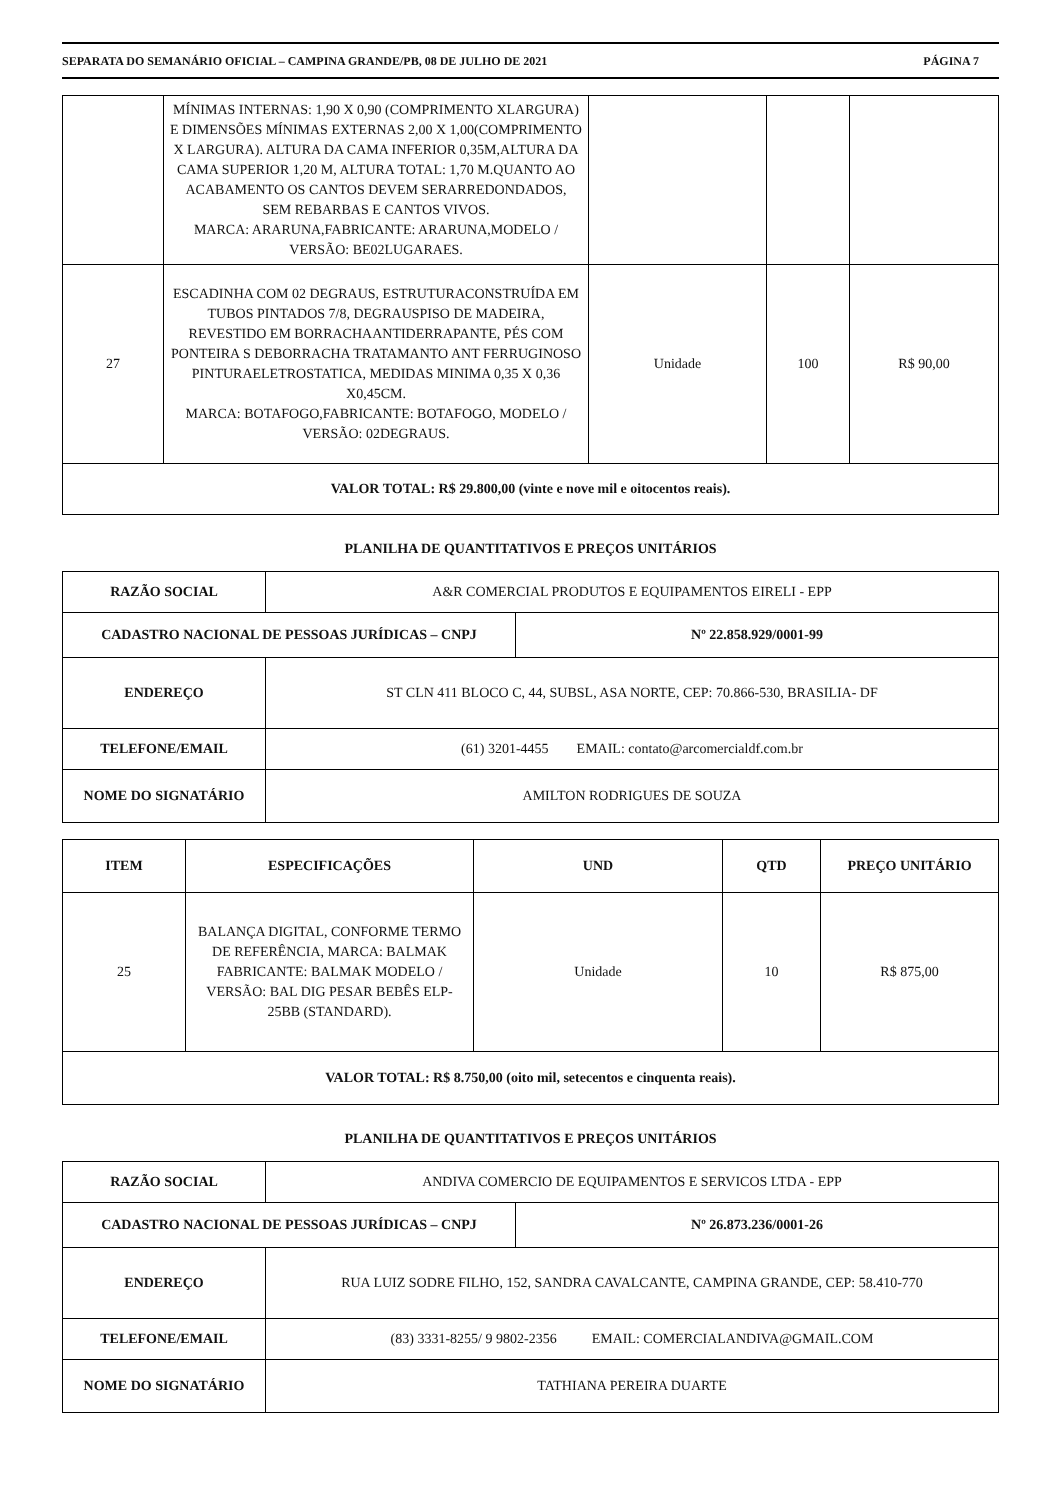SEPARATA DO SEMANÁRIO OFICIAL – CAMPINA GRANDE/PB, 08 DE JULHO DE 2021 PÁGINA 7
| | MÍNIMAS INTERNAS: 1,90 X 0,90 (COMPRIMENTO XLARGURA) E DIMENSÕES MÍNIMAS EXTERNAS 2,00 X 1,00(COMPRIMENTO X LARGURA). ALTURA DA CAMA INFERIOR 0,35M,ALTURA DA CAMA SUPERIOR 1,20 M, ALTURA TOTAL: 1,70 M.QUANTO AO ACABAMENTO OS CANTOS DEVEM SERARREDONDADOS, SEM REBARBAS E CANTOS VIVOS. MARCA: ARARUNA,FABRICANTE: ARARUNA,MODELO / VERSÃO: BE02LUGARAES. | | | |
| 27 | ESCADINHA COM 02 DEGRAUS, ESTRUTURACONSTRUÍDA EM TUBOS PINTADOS 7/8, DEGRAUSPISO DE MADEIRA, REVESTIDO EM BORRACHAANTIDERRAPANTE, PÉS COM PONTEIRA S DEBORRACHA TRATAMANTO ANT FERRUGINOSO PINTURAELETROSTATICA, MEDIDAS MINIMA 0,35 X 0,36 X0,45CM. MARCA: BOTAFOGO,FABRICANTE: BOTAFOGO, MODELO / VERSÃO: 02DEGRAUS. | Unidade | 100 | R$ 90,00 |
| VALOR TOTAL: R$ 29.800,00 (vinte e nove mil e oitocentos reais). | | | | |
PLANILHA DE QUANTITATIVOS E PREÇOS UNITÁRIOS
| RAZÃO SOCIAL | A&R COMERCIAL PRODUTOS E EQUIPAMENTOS EIRELI - EPP |
| / CADASTRO NACIONAL DE PESSOAS JURÍDICAS – CNPJ / Nº 22.858.929/0001-99 / | |
| ENDEREÇO | ST CLN 411 BLOCO C, 44, SUBSL, ASA NORTE, CEP: 70.866-530, BRASILIA- DF |
| TELEFONE/EMAIL | (61) 3201-4455 EMAIL: contato@arcomercialdf.com.br |
| NOME DO SIGNATÁRIO | AMILTON RODRIGUES DE SOUZA |
| ITEM | ESPECIFICAÇÕES | UND | QTD | PREÇO UNITÁRIO |
| --- | --- | --- | --- | --- |
| 25 | BALANÇA DIGITAL, CONFORME TERMO DE REFERÊNCIA, MARCA: BALMAK FABRICANTE: BALMAK MODELO / VERSÃO: BAL DIG PESAR BEBÊS ELP-25BB (STANDARD). | Unidade | 10 | R$ 875,00 |
| VALOR TOTAL: R$ 8.750,00 (oito mil, setecentos e cinquenta reais). | | | | |
PLANILHA DE QUANTITATIVOS E PREÇOS UNITÁRIOS
| RAZÃO SOCIAL | ANDIVA COMERCIO DE EQUIPAMENTOS E SERVICOS LTDA - EPP |
| / CADASTRO NACIONAL DE PESSOAS JURÍDICAS – CNPJ / Nº 26.873.236/0001-26 / | |
| ENDEREÇO | RUA LUIZ SODRE FILHO, 152, SANDRA CAVALCANTE, CAMPINA GRANDE, CEP: 58.410-770 |
| TELEFONE/EMAIL | (83) 3331-8255/ 9 9802-2356 EMAIL: COMERCIALANDIVA@GMAIL.COM |
| NOME DO SIGNATÁRIO | TATHIANA PEREIRA DUARTE |